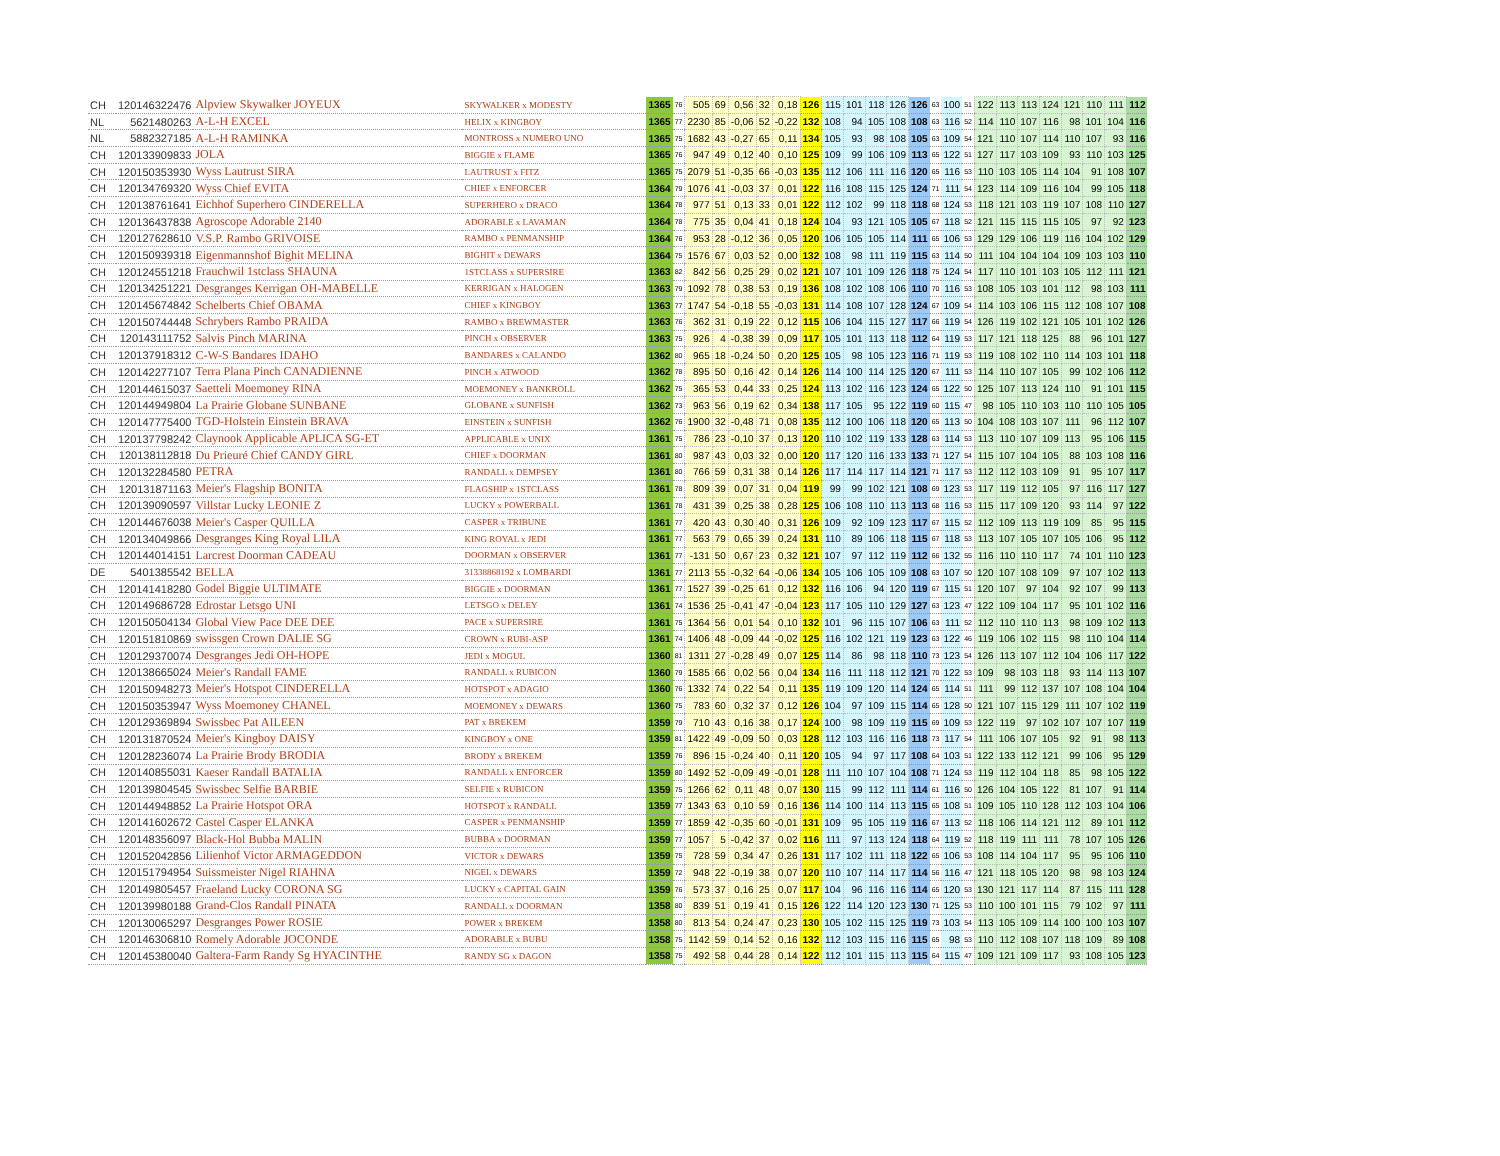| CH | 120146322476 | Alpview Skywalker JOYEUX | SKYWALKER x MODESTY | 1365 | 76 | 505 | 69 | 0,56 | 32 | 0,18 | 126 | 115 | 101 | 118 | 126 | 126 | 63 | 100 | 51 | 122 | 113 | 113 | 124 | 121 | 110 | 111 | 112 |
| NL | 5621480263 | A-L-H EXCEL | HELIX x KINGBOY | 1365 | 77 | 2230 | 85 | -0,06 | 52 | -0,22 | 132 | 108 | 94 | 105 | 108 | 108 | 63 | 116 | 52 | 114 | 110 | 107 | 116 | 98 | 101 | 104 | 116 |
| NL | 5882327185 | A-L-H RAMINKA | MONTROSS x NUMERO UNO | 1365 | 75 | 1682 | 43 | -0,27 | 65 | 0,11 | 134 | 105 | 93 | 98 | 108 | 105 | 63 | 109 | 54 | 121 | 110 | 107 | 114 | 110 | 107 | 93 | 116 |
| CH | 120133909833 | JOLA | BIGGIE x FLAME | 1365 | 76 | 947 | 49 | 0,12 | 40 | 0,10 | 125 | 109 | 99 | 106 | 109 | 113 | 65 | 122 | 51 | 127 | 117 | 103 | 109 | 93 | 110 | 103 | 125 |
| CH | 120150353930 | Wyss Lautrust SIRA | LAUTRUST x FITZ | 1365 | 75 | 2079 | 51 | -0,35 | 66 | -0,03 | 135 | 112 | 106 | 111 | 116 | 120 | 65 | 116 | 53 | 110 | 103 | 105 | 114 | 104 | 91 | 108 | 107 |
| CH | 120134769320 | Wyss Chief EVITA | CHIEF x ENFORCER | 1364 | 79 | 1076 | 41 | -0,03 | 37 | 0,01 | 122 | 116 | 108 | 115 | 125 | 124 | 71 | 111 | 54 | 123 | 114 | 109 | 116 | 104 | 99 | 105 | 118 |
| CH | 120138761641 | Eichhof Superhero CINDERELLA | SUPERHERO x DRACO | 1364 | 78 | 977 | 51 | 0,13 | 33 | 0,01 | 122 | 112 | 102 | 99 | 118 | 118 | 68 | 124 | 53 | 118 | 121 | 103 | 119 | 107 | 108 | 110 | 127 |
| CH | 120136437838 | Agroscope Adorable 2140 | ADORABLE x LAVAMAN | 1364 | 78 | 775 | 35 | 0,04 | 41 | 0,18 | 124 | 104 | 93 | 121 | 105 | 105 | 67 | 118 | 52 | 121 | 115 | 115 | 115 | 105 | 97 | 92 | 123 |
| CH | 120127628610 | V.S.P. Rambo GRIVOISE | RAMBO x PENMANSHIP | 1364 | 76 | 953 | 28 | -0,12 | 36 | 0,05 | 120 | 106 | 105 | 105 | 114 | 111 | 65 | 106 | 53 | 129 | 129 | 106 | 119 | 116 | 104 | 102 | 129 |
| CH | 120150939318 | Eigenmannshof Bighit MELINA | BIGHIT x DEWARS | 1364 | 75 | 1576 | 67 | 0,03 | 52 | 0,00 | 132 | 108 | 98 | 111 | 119 | 115 | 63 | 114 | 50 | 111 | 104 | 104 | 104 | 109 | 103 | 103 | 110 |
| CH | 120124551218 | Frauchwil 1stclass SHAUNA | 1STCLASS x SUPERSIRE | 1363 | 82 | 842 | 56 | 0,25 | 29 | 0,02 | 121 | 107 | 101 | 109 | 126 | 118 | 75 | 124 | 54 | 117 | 110 | 101 | 103 | 105 | 112 | 111 | 121 |
| CH | 120134251221 | Desgranges Kerrigan OH-MABELLE | KERRIGAN x HALOGEN | 1363 | 79 | 1092 | 78 | 0,38 | 53 | 0,19 | 136 | 108 | 102 | 108 | 106 | 110 | 70 | 116 | 53 | 108 | 105 | 103 | 101 | 112 | 98 | 103 | 111 |
| CH | 120145674842 | Schelberts Chief OBAMA | CHIEF x KINGBOY | 1363 | 77 | 1747 | 54 | -0,18 | 55 | -0,03 | 131 | 114 | 108 | 107 | 128 | 124 | 67 | 109 | 54 | 114 | 103 | 106 | 115 | 112 | 108 | 107 | 108 |
| CH | 120150744448 | Schrybers Rambo PRAIDA | RAMBO x BREWMASTER | 1363 | 76 | 362 | 31 | 0,19 | 22 | 0,12 | 115 | 106 | 104 | 115 | 127 | 117 | 66 | 119 | 54 | 126 | 119 | 102 | 121 | 105 | 101 | 102 | 126 |
| CH | 120143111752 | Salvis Pinch MARINA | PINCH x OBSERVER | 1363 | 75 | 926 | 4 | -0,38 | 39 | 0,09 | 117 | 105 | 101 | 113 | 118 | 112 | 64 | 119 | 53 | 117 | 121 | 118 | 125 | 88 | 96 | 101 | 127 |
| CH | 120137918312 | C-W-S Bandares IDAHO | BANDARES x CALANDO | 1362 | 80 | 965 | 18 | -0,24 | 50 | 0,20 | 125 | 105 | 98 | 105 | 123 | 116 | 71 | 119 | 53 | 119 | 108 | 102 | 110 | 114 | 103 | 101 | 118 |
| CH | 120142277107 | Terra Plana Pinch CANADIENNE | PINCH x ATWOOD | 1362 | 78 | 895 | 50 | 0,16 | 42 | 0,14 | 126 | 114 | 100 | 114 | 125 | 120 | 67 | 111 | 53 | 114 | 110 | 107 | 105 | 99 | 102 | 106 | 112 |
| CH | 120144615037 | Saetteli Moemoney RINA | MOEMONEY x BANKROLL | 1362 | 75 | 365 | 53 | 0,44 | 33 | 0,25 | 124 | 113 | 102 | 116 | 123 | 124 | 65 | 122 | 50 | 125 | 107 | 113 | 124 | 110 | 91 | 101 | 115 |
| CH | 120144949804 | La Prairie Globane SUNBANE | GLOBANE x SUNFISH | 1362 | 73 | 963 | 56 | 0,19 | 62 | 0,34 | 138 | 117 | 105 | 95 | 122 | 119 | 60 | 115 | 47 | 98 | 105 | 110 | 103 | 110 | 110 | 105 | 105 |
| CH | 120147775400 | TGD-Holstein Einstein BRAVA | EINSTEIN x SUNFISH | 1362 | 76 | 1900 | 32 | -0,48 | 71 | 0,08 | 135 | 112 | 100 | 106 | 118 | 120 | 65 | 113 | 50 | 104 | 108 | 103 | 107 | 111 | 96 | 112 | 107 |
| CH | 120137798242 | Claynook Applicable APLICA SG-ET | APPLICABLE x UNIX | 1361 | 75 | 786 | 23 | -0,10 | 37 | 0,13 | 120 | 110 | 102 | 119 | 133 | 128 | 63 | 114 | 53 | 113 | 110 | 107 | 109 | 113 | 95 | 106 | 115 |
| CH | 120138112818 | Du Prieuré Chief CANDY GIRL | CHIEF x DOORMAN | 1361 | 80 | 987 | 43 | 0,03 | 32 | 0,00 | 120 | 117 | 120 | 116 | 133 | 133 | 71 | 127 | 54 | 115 | 107 | 104 | 105 | 88 | 103 | 108 | 116 |
| CH | 120132284580 | PETRA | RANDALL x DEMPSEY | 1361 | 80 | 766 | 59 | 0,31 | 38 | 0,14 | 126 | 117 | 114 | 117 | 114 | 121 | 71 | 117 | 53 | 112 | 112 | 103 | 109 | 91 | 95 | 107 | 117 |
| CH | 120131871163 | Meier's Flagship BONITA | FLAGSHIP x 1STCLASS | 1361 | 78 | 809 | 39 | 0,07 | 31 | 0,04 | 119 | 99 | 99 | 102 | 121 | 108 | 69 | 123 | 53 | 117 | 119 | 112 | 105 | 97 | 116 | 117 | 127 |
| CH | 120139090597 | Villstar Lucky LEONIE Z | LUCKY x POWERBALL | 1361 | 78 | 431 | 39 | 0,25 | 38 | 0,28 | 125 | 106 | 108 | 110 | 113 | 113 | 68 | 116 | 53 | 115 | 117 | 109 | 120 | 93 | 114 | 97 | 122 |
| CH | 120144676038 | Meier's Casper QUILLA | CASPER x TRIBUNE | 1361 | 77 | 420 | 43 | 0,30 | 40 | 0,31 | 126 | 109 | 92 | 109 | 123 | 117 | 67 | 115 | 52 | 112 | 109 | 113 | 119 | 109 | 85 | 95 | 115 |
| CH | 120134049866 | Desgranges King Royal LILA | KING ROYAL x JEDI | 1361 | 77 | 563 | 79 | 0,65 | 39 | 0,24 | 131 | 110 | 89 | 106 | 118 | 115 | 67 | 118 | 53 | 113 | 107 | 105 | 107 | 105 | 106 | 95 | 112 |
| CH | 120144014151 | Larcrest Doorman CADEAU | DOORMAN x OBSERVER | 1361 | 77 | -131 | 50 | 0,67 | 23 | 0,32 | 121 | 107 | 97 | 112 | 119 | 112 | 66 | 132 | 55 | 116 | 110 | 110 | 117 | 74 | 101 | 110 | 123 |
| DE | 5401385542 | BELLA | 31338868192 x LOMBARDI | 1361 | 77 | 2113 | 55 | -0,32 | 64 | -0,06 | 134 | 105 | 106 | 105 | 109 | 108 | 63 | 107 | 50 | 120 | 107 | 108 | 109 | 97 | 107 | 102 | 113 |
| CH | 120141418280 | Godel Biggie ULTIMATE | BIGGIE x DOORMAN | 1361 | 77 | 1527 | 39 | -0,25 | 61 | 0,12 | 132 | 116 | 106 | 94 | 120 | 119 | 67 | 115 | 51 | 120 | 107 | 97 | 104 | 92 | 107 | 99 | 113 |
| CH | 120149686728 | Edrostar Letsgo UNI | LETSGO x DELEY | 1361 | 74 | 1536 | 25 | -0,41 | 47 | -0,04 | 123 | 117 | 105 | 110 | 129 | 127 | 63 | 123 | 47 | 122 | 109 | 104 | 117 | 95 | 101 | 102 | 116 |
| CH | 120150504134 | Global View Pace DEE DEE | PACE x SUPERSIRE | 1361 | 75 | 1364 | 56 | 0,01 | 54 | 0,10 | 132 | 101 | 96 | 115 | 107 | 106 | 63 | 111 | 52 | 112 | 110 | 110 | 113 | 98 | 109 | 102 | 113 |
| CH | 120151810869 | swissgen Crown DALIE SG | CROWN x RUBI-ASP | 1361 | 74 | 1406 | 48 | -0,09 | 44 | -0,02 | 125 | 116 | 102 | 121 | 119 | 123 | 63 | 122 | 46 | 119 | 106 | 102 | 115 | 98 | 110 | 104 | 114 |
| CH | 120129370074 | Desgranges Jedi OH-HOPE | JEDI x MOGUL | 1360 | 81 | 1311 | 27 | -0,28 | 49 | 0,07 | 125 | 114 | 86 | 98 | 118 | 110 | 73 | 123 | 54 | 126 | 113 | 107 | 112 | 104 | 106 | 117 | 122 |
| CH | 120138665024 | Meier's Randall FAME | RANDALL x RUBICON | 1360 | 79 | 1585 | 66 | 0,02 | 56 | 0,04 | 134 | 116 | 111 | 118 | 112 | 121 | 70 | 122 | 53 | 109 | 98 | 103 | 118 | 93 | 114 | 113 | 107 |
| CH | 120150948273 | Meier's Hotspot CINDERELLA | HOTSPOT x ADAGIO | 1360 | 76 | 1332 | 74 | 0,22 | 54 | 0,11 | 135 | 119 | 109 | 120 | 114 | 124 | 65 | 114 | 51 | 111 | 99 | 112 | 137 | 107 | 108 | 104 | 104 |
| CH | 120150353947 | Wyss Moemoney CHANEL | MOEMONEY x DEWARS | 1360 | 75 | 783 | 60 | 0,32 | 37 | 0,12 | 126 | 104 | 97 | 109 | 115 | 114 | 65 | 128 | 50 | 121 | 107 | 115 | 129 | 111 | 107 | 102 | 119 |
| CH | 120129369894 | Swissbec Pat AILEEN | PAT x BREKEM | 1359 | 79 | 710 | 43 | 0,16 | 38 | 0,17 | 124 | 100 | 98 | 109 | 119 | 115 | 69 | 109 | 53 | 122 | 119 | 97 | 102 | 107 | 107 | 107 | 119 |
| CH | 120131870524 | Meier's Kingboy DAISY | KINGBOY x ONE | 1359 | 81 | 1422 | 49 | -0,09 | 50 | 0,03 | 128 | 112 | 103 | 116 | 116 | 118 | 73 | 117 | 54 | 111 | 106 | 107 | 105 | 92 | 91 | 98 | 113 |
| CH | 120128236074 | La Prairie Brody BRODIA | BRODY x BREKEM | 1359 | 76 | 896 | 15 | -0,24 | 40 | 0,11 | 120 | 105 | 94 | 97 | 117 | 108 | 64 | 103 | 51 | 122 | 133 | 112 | 121 | 99 | 106 | 95 | 129 |
| CH | 120140855031 | Kaeser Randall BATALIA | RANDALL x ENFORCER | 1359 | 80 | 1492 | 52 | -0,09 | 49 | -0,01 | 128 | 111 | 110 | 107 | 104 | 108 | 71 | 124 | 53 | 119 | 112 | 104 | 118 | 85 | 98 | 105 | 122 |
| CH | 120139804545 | Swissbec Selfie BARBIE | SELFIE x RUBICON | 1359 | 75 | 1266 | 62 | 0,11 | 48 | 0,07 | 130 | 115 | 99 | 112 | 111 | 114 | 61 | 116 | 50 | 126 | 104 | 105 | 122 | 81 | 107 | 91 | 114 |
| CH | 120144948852 | La Prairie Hotspot ORA | HOTSPOT x RANDALL | 1359 | 77 | 1343 | 63 | 0,10 | 59 | 0,16 | 136 | 114 | 100 | 114 | 113 | 115 | 65 | 108 | 51 | 109 | 105 | 110 | 128 | 112 | 103 | 104 | 106 |
| CH | 120141602672 | Castel Casper ELANKA | CASPER x PENMANSHIP | 1359 | 77 | 1859 | 42 | -0,35 | 60 | -0,01 | 131 | 109 | 95 | 105 | 119 | 116 | 67 | 113 | 52 | 118 | 106 | 114 | 121 | 112 | 89 | 101 | 112 |
| CH | 120148356097 | Black-Hol Bubba MALIN | BUBBA x DOORMAN | 1359 | 77 | 1057 | 5 | -0,42 | 37 | 0,02 | 116 | 111 | 97 | 113 | 124 | 118 | 64 | 119 | 52 | 118 | 119 | 111 | 111 | 78 | 107 | 105 | 126 |
| CH | 120152042856 | Lilienhof Victor ARMAGEDDON | VICTOR x DEWARS | 1359 | 75 | 728 | 59 | 0,34 | 47 | 0,26 | 131 | 117 | 102 | 111 | 118 | 122 | 65 | 106 | 53 | 108 | 114 | 104 | 117 | 95 | 95 | 106 | 110 |
| CH | 120151794954 | Suissmeister Nigel RIAHNA | NIGEL x DEWARS | 1359 | 72 | 948 | 22 | -0,19 | 38 | 0,07 | 120 | 110 | 107 | 114 | 117 | 114 | 56 | 116 | 47 | 121 | 118 | 105 | 120 | 98 | 98 | 103 | 124 |
| CH | 120149805457 | Fraeland Lucky CORONA SG | LUCKY x CAPITAL GAIN | 1359 | 76 | 573 | 37 | 0,16 | 25 | 0,07 | 117 | 104 | 96 | 116 | 116 | 114 | 65 | 120 | 53 | 130 | 121 | 117 | 114 | 87 | 115 | 111 | 128 |
| CH | 120139980188 | Grand-Clos Randall PINATA | RANDALL x DOORMAN | 1358 | 80 | 839 | 51 | 0,19 | 41 | 0,15 | 126 | 122 | 114 | 120 | 123 | 130 | 71 | 125 | 53 | 110 | 100 | 101 | 115 | 79 | 102 | 97 | 111 |
| CH | 120130065297 | Desgranges Power ROSIE | POWER x BREKEM | 1358 | 80 | 813 | 54 | 0,24 | 47 | 0,23 | 130 | 105 | 102 | 115 | 125 | 119 | 73 | 103 | 54 | 113 | 105 | 109 | 114 | 100 | 100 | 103 | 107 |
| CH | 120146306810 | Romely Adorable JOCONDE | ADORABLE x BUBU | 1358 | 75 | 1142 | 59 | 0,14 | 52 | 0,16 | 132 | 112 | 103 | 115 | 116 | 115 | 65 | 98 | 53 | 110 | 112 | 108 | 107 | 118 | 109 | 89 | 108 |
| CH | 120145380040 | Galtera-Farm Randy Sg HYACINTHE | RANDY SG x DAGON | 1358 | 75 | 492 | 58 | 0,44 | 28 | 0,14 | 122 | 112 | 101 | 115 | 113 | 115 | 64 | 115 | 47 | 109 | 121 | 109 | 117 | 93 | 108 | 105 | 123 |